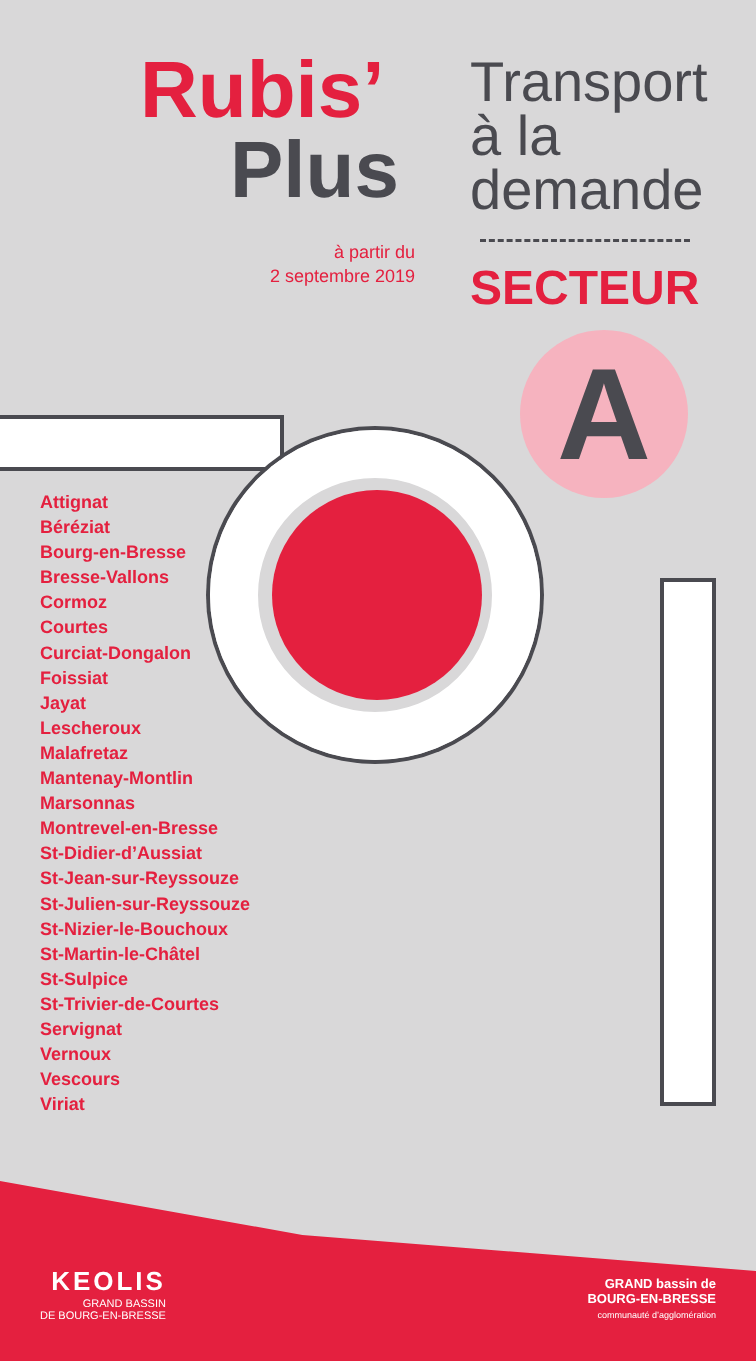Rubis’
Plus
à partir du
2 septembre 2019
Transport
à la
demande
SECTEUR
A
Attignat
Béréziat
Bourg-en-Bresse
Bresse-Vallons
Cormoz
Courtes
Curciat-Dongalon
Foissiat
Jayat
Lescheroux
Malafretaz
Mantenay-Montlin
Marsonnas
Montrevel-en-Bresse
St-Didier-d’Aussiat
St-Jean-sur-Reyssouze
St-Julien-sur-Reyssouze
St-Nizier-le-Bouchoux
St-Martin-le-Châtel
St-Sulpice
St-Trivier-de-Courtes
Servignat
Vernoux
Vescours
Viriat
KEOLIS
GRAND BASSIN
DE BOURG-EN-BRESSE
GRAND bassin de
BOURG-EN-BRESSE
communauté d’agglomération